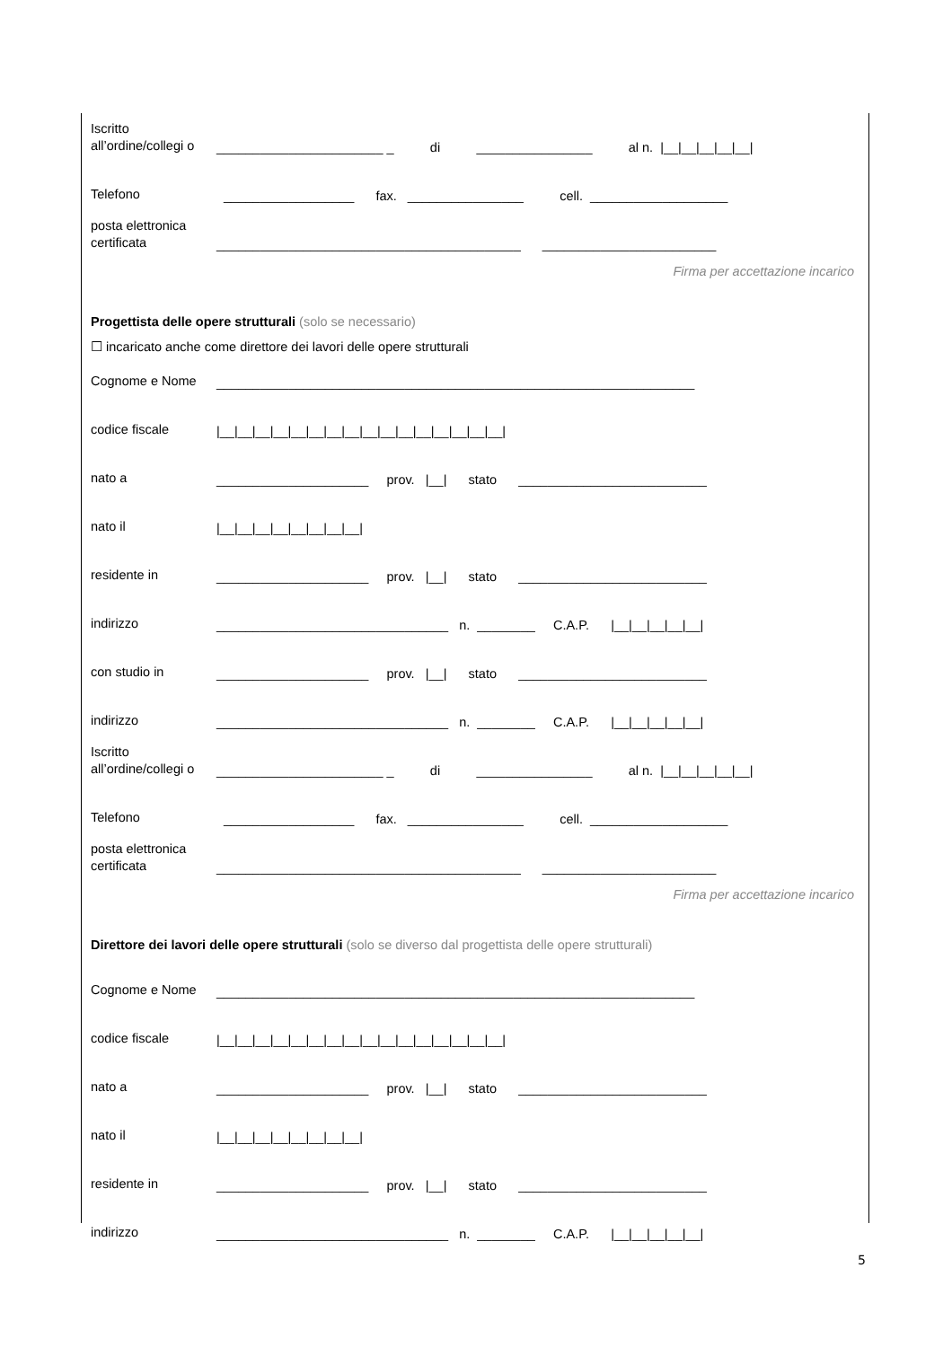Iscritto all’ordine/collegi o
_______________________ _ di ________________ al n. |__|__|__|__|__|
Telefono
__________________ fax. ________________ cell. ___________________
posta elettronica certificata
__________________________________________ ________________________
Firma per accettazione incarico
Progettista delle opere strutturali (solo se necessario)
☐ incaricato anche come direttore dei lavori delle opere strutturali
Cognome e Nome
__________________________________________________________________
codice fiscale
|__|__|__|__|__|__|__|__|__|__|__|__|__|__|__|__|
nato a
_____________________ prov. |__| stato __________________________
nato il
|__|__|__|__|__|__|__|__|
residente in
_____________________ prov. |__| stato __________________________
indirizzo
________________________________ n. ________ C.A.P. |__|__|__|__|__|
con studio in
_____________________ prov. |__| stato __________________________
indirizzo
________________________________ n. ________ C.A.P. |__|__|__|__|__|
Iscritto all’ordine/collegi o
_______________________ _ di ________________ al n. |__|__|__|__|__|
Telefono
__________________ fax. ________________ cell. ___________________
posta elettronica certificata
__________________________________________ ________________________
Firma per accettazione incarico
Direttore dei lavori delle opere strutturali (solo se diverso dal progettista delle opere strutturali)
Cognome e Nome
__________________________________________________________________
codice fiscale
|__|__|__|__|__|__|__|__|__|__|__|__|__|__|__|__|
nato a
_____________________ prov. |__| stato __________________________
nato il
|__|__|__|__|__|__|__|__|
residente in
_____________________ prov. |__| stato __________________________
indirizzo
________________________________ n. ________ C.A.P. |__|__|__|__|__|
5